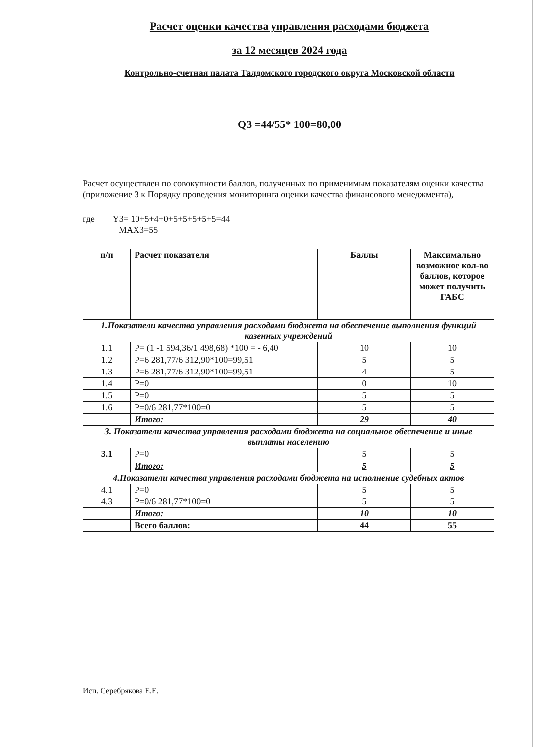Расчет оценки качества управления расходами бюджета
за 12 месяцев 2024 года
Контрольно-счетная палата Талдомского городского округа Московской области
Q3 =44/55* 100=80,00
Расчет осуществлен по совокупности баллов, полученных по применимым показателям оценки качества (приложение 3 к Порядку проведения мониторинга оценки качества финансового менеджмента),
где Y3= 10+5+4+0+5+5+5+5+5=44
MAX3=55
| п/п | Расчет показателя | Баллы | Максимально возможное кол-во баллов, которое может получить ГАБС |
| --- | --- | --- | --- |
| 1.Показатели качества управления расходами бюджета на обеспечение выполнения функций казенных учреждений | | | |
| 1.1 | P= (1 -1 594,36/1 498,68) *100 = - 6,40 | 10 | 10 |
| 1.2 | P=6 281,77/6 312,90*100=99,51 | 5 | 5 |
| 1.3 | P=6 281,77/6 312,90*100=99,51 | 4 | 5 |
| 1.4 | P=0 | 0 | 10 |
| 1.5 | P=0 | 5 | 5 |
| 1.6 | P=0/6 281,77*100=0 | 5 | 5 |
| | Итого: | 29 | 40 |
| 3. Показатели качества управления расходами бюджета на социальное обеспечение и иные выплаты населению | | | |
| 3.1 | P=0 | 5 | 5 |
| | Итого: | 5 | 5 |
| 4.Показатели качества управления расходами бюджета на исполнение судебных актов | | | |
| 4.1 | P=0 | 5 | 5 |
| 4.3 | P=0/6 281,77*100=0 | 5 | 5 |
| | Итого: | 10 | 10 |
| | Всего баллов: | 44 | 55 |
Исп. Серебрякова Е.Е.